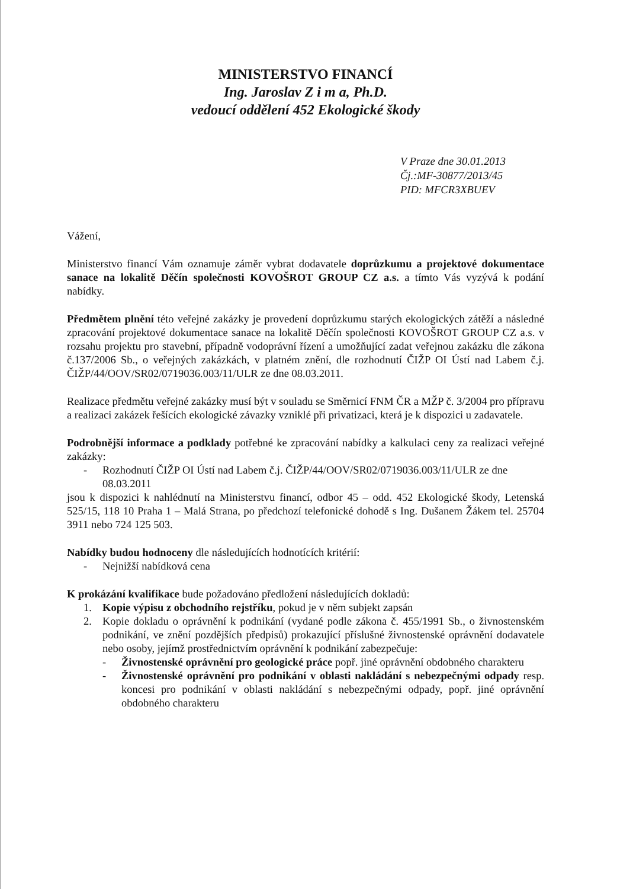MINISTERSTVO FINANCÍ
Ing. Jaroslav Z i m a, Ph.D.
vedoucí oddělení 452 Ekologické škody
V Praze dne 30.01.2013
Čj.:MF-30877/2013/45
PID: MFCR3XBUEV
Vážení,
Ministerstvo financí Vám oznamuje záměr vybrat dodavatele doprůzkumu a projektové dokumentace sanace na lokalitě Děčín společnosti KOVOŠROT GROUP CZ a.s. a tímto Vás vyzývá k podání nabídky.
Předmětem plnění této veřejné zakázky je provedení doprůzkumu starých ekologických zátěží a následné zpracování projektové dokumentace sanace na lokalitě Děčín společnosti KOVOŠROT GROUP CZ a.s. v rozsahu projektu pro stavební, případně vodoprávní řízení a umožňující zadat veřejnou zakázku dle zákona č.137/2006 Sb., o veřejných zakázkách, v platném znění, dle rozhodnutí ČIŽP OI Ústí nad Labem č.j. ČIŽP/44/OOV/SR02/0719036.003/11/ULR ze dne 08.03.2011.
Realizace předmětu veřejné zakázky musí být v souladu se Směrnicí FNM ČR a MŽP č. 3/2004 pro přípravu a realizaci zakázek řešících ekologické závazky vzniklé při privatizaci, která je k dispozici u zadavatele.
Podrobnější informace a podklady potřebné ke zpracování nabídky a kalkulaci ceny za realizaci veřejné zakázky:
- Rozhodnutí ČIŽP OI Ústí nad Labem č.j. ČIŽP/44/OOV/SR02/0719036.003/11/ULR ze dne 08.03.2011
jsou k dispozici k nahlédnutí na Ministerstvu financí, odbor 45 – odd. 452 Ekologické škody, Letenská 525/15, 118 10 Praha 1 – Malá Strana, po předchozí telefonické dohodě s Ing. Dušanem Žákem tel. 25704 3911 nebo 724 125 503.
Nabídky budou hodnoceny dle následujících hodnotících kritérií:
- Nejnižší nabídková cena
K prokázání kvalifikace bude požadováno předložení následujících dokladů:
1. Kopie výpisu z obchodního rejstříku, pokud je v něm subjekt zapsán
2. Kopie dokladu o oprávnění k podnikání (vydané podle zákona č. 455/1991 Sb., o živnostenském podnikání, ve znění pozdějších předpisů) prokazující příslušné živnostenské oprávnění dodavatele nebo osoby, jejímž prostřednictvím oprávnění k podnikání zabezpečuje:
- Živnostenské oprávnění pro geologické práce popř. jiné oprávnění obdobného charakteru
- Živnostenské oprávnění pro podnikání v oblasti nakládání s nebezpečnými odpady resp. koncesi pro podnikání v oblasti nakládání s nebezpečnými odpady, popř. jiné oprávnění obdobného charakteru